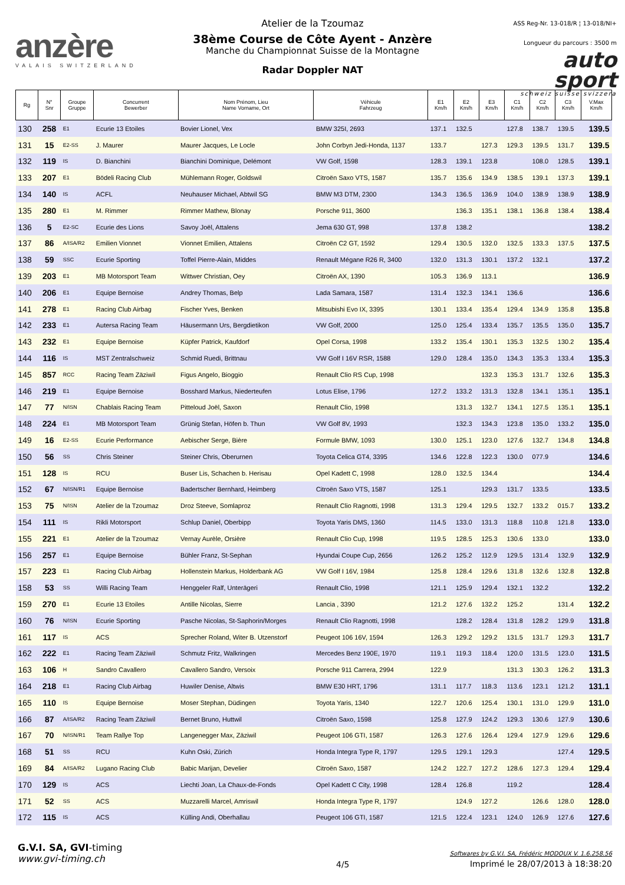anzère
VALAIS SWITZERLAND
Atelier de la Tzoumaz
38ème Course de Côte Ayent - Anzère
Manche du Championnat Suisse de la Montagne
Radar Doppler NAT
ASS Reg-Nr. 13-018/R ¦ 13-018/NI+
Longueur du parcours : 3500 m
auto
sport
schweiz suisse svizzera
| Rg | N° Snr | Groupe Gruppe | Concurrent Bewerber | Nom Prénom, Lieu Name Vorname, Ort | Véhicule Fahrzeug | E1 Km/h | E2 Km/h | E3 Km/h | C1 Km/h | C2 Km/h | C3 Km/h | V.Max Km/h |
| --- | --- | --- | --- | --- | --- | --- | --- | --- | --- | --- | --- | --- |
| 130 | 258 | E1 | Ecurie 13 Etoiles | Bovier Lionel, Vex | BMW 325I, 2693 | 137.1 | 132.5 | | 127.8 | 138.7 | 139.5 | 139.5 |
| 131 | 15 | E2-SS | J. Maurer | Maurer Jacques, Le Locle | John Corbyn Jedi-Honda, 1137 | 133.7 | | 127.3 | 129.3 | 139.5 | 131.7 | 139.5 |
| 132 | 119 | IS | D. Bianchini | Bianchini Dominique, Delémont | VW Golf, 1598 | 128.3 | 139.1 | 123.8 | | 108.0 | 128.5 | 139.1 |
| 133 | 207 | E1 | Bödeli Racing Club | Mühlemann Roger, Goldswil | Citroën Saxo VTS, 1587 | 135.7 | 135.6 | 134.9 | 138.5 | 139.1 | 137.3 | 139.1 |
| 134 | 140 | IS | ACFL | Neuhauser Michael, Abtwil SG | BMW M3 DTM, 2300 | 134.3 | 136.5 | 136.9 | 104.0 | 138.9 | 138.9 | 138.9 |
| 135 | 280 | E1 | M. Rimmer | Rimmer Mathew, Blonay | Porsche 911, 3600 | | 136.3 | 135.1 | 138.1 | 136.8 | 138.4 | 138.4 |
| 136 | 5 | E2-SC | Ecurie des Lions | Savoy Joël, Attalens | Jema 630 GT, 998 | 137.8 | 138.2 | | | | | 138.2 |
| 137 | 86 | A/ISA/R2 | Emilien Vionnet | Vionnet Emilien, Attalens | Citroën C2 GT, 1592 | 129.4 | 130.5 | 132.0 | 132.5 | 133.3 | 137.5 | 137.5 |
| 138 | 59 | SSC | Ecurie Sporting | Toffel Pierre-Alain, Middes | Renault Mégane R26 R, 3400 | 132.0 | 131.3 | 130.1 | 137.2 | 132.1 | | 137.2 |
| 139 | 203 | E1 | MB Motorsport Team | Wittwer Christian, Oey | Citroën AX, 1390 | 105.3 | 136.9 | 113.1 | | | | 136.9 |
| 140 | 206 | E1 | Equipe Bernoise | Andrey Thomas, Belp | Lada Samara, 1587 | 131.4 | 132.3 | 134.1 | 136.6 | | | 136.6 |
| 141 | 278 | E1 | Racing Club Airbag | Fischer Yves, Benken | Mitsubishi Evo IX, 3395 | 130.1 | 133.4 | 135.4 | 129.4 | 134.9 | 135.8 | 135.8 |
| 142 | 233 | E1 | Autersa Racing Team | Häusermann Urs, Bergdietikon | VW Golf, 2000 | 125.0 | 125.4 | 133.4 | 135.7 | 135.5 | 135.0 | 135.7 |
| 143 | 232 | E1 | Equipe Bernoise | Küpfer Patrick, Kaufdorf | Opel Corsa, 1998 | 133.2 | 135.4 | 130.1 | 135.3 | 132.5 | 130.2 | 135.4 |
| 144 | 116 | IS | MST Zentralschweiz | Schmid Ruedi, Brittnau | VW Golf I 16V RSR, 1588 | 129.0 | 128.4 | 135.0 | 134.3 | 135.3 | 133.4 | 135.3 |
| 145 | 857 | RCC | Racing Team Zäziwil | Figus Angelo, Bioggio | Renault Clio RS Cup, 1998 | | | 132.3 | 135.3 | 131.7 | 132.6 | 135.3 |
| 146 | 219 | E1 | Equipe Bernoise | Bosshard Markus, Niederteufen | Lotus Elise, 1796 | 127.2 | 133.2 | 131.3 | 132.8 | 134.1 | 135.1 | 135.1 |
| 147 | 77 | N/ISN | Chablais Racing Team | Pitteloud Joël, Saxon | Renault Clio, 1998 | | 131.3 | 132.7 | 134.1 | 127.5 | 135.1 | 135.1 |
| 148 | 224 | E1 | MB Motorsport Team | Grünig Stefan, Höfen b. Thun | VW Golf 8V, 1993 | | 132.3 | 134.3 | 123.8 | 135.0 | 133.2 | 135.0 |
| 149 | 16 | E2-SS | Ecurie Performance | Aebischer Serge, Bière | Formule BMW, 1093 | 130.0 | 125.1 | 123.0 | 127.6 | 132.7 | 134.8 | 134.8 |
| 150 | 56 | SS | Chris Steiner | Steiner Chris, Oberurnen | Toyota Celica GT4, 3395 | 134.6 | 122.8 | 122.3 | 130.0 | 077.9 | | 134.6 |
| 151 | 128 | IS | RCU | Buser Lis, Schachen b. Herisau | Opel Kadett C, 1998 | 128.0 | 132.5 | 134.4 | | | | 134.4 |
| 152 | 67 | N/ISN/R1 | Equipe Bernoise | Badertscher Bernhard, Heimberg | Citroën Saxo VTS, 1587 | 125.1 | | 129.3 | 131.7 | 133.5 | | 133.5 |
| 153 | 75 | N/ISN | Atelier de la Tzoumaz | Droz Steeve, Somlaproz | Renault Clio Ragnotti, 1998 | 131.3 | 129.4 | 129.5 | 132.7 | 133.2 | 015.7 | 133.2 |
| 154 | 111 | IS | Rikli Motorsport | Schlup Daniel, Oberbipp | Toyota Yaris DMS, 1360 | 114.5 | 133.0 | 131.3 | 118.8 | 110.8 | 121.8 | 133.0 |
| 155 | 221 | E1 | Atelier de la Tzoumaz | Vernay Aurèle, Orsière | Renault Clio Cup, 1998 | 119.5 | 128.5 | 125.3 | 130.6 | 133.0 | | 133.0 |
| 156 | 257 | E1 | Equipe Bernoise | Bühler Franz, St-Sephan | Hyundai Coupe Cup, 2656 | 126.2 | 125.2 | 112.9 | 129.5 | 131.4 | 132.9 | 132.9 |
| 157 | 223 | E1 | Racing Club Airbag | Hollenstein Markus, Holderbank AG | VW Golf I 16V, 1984 | 125.8 | 128.4 | 129.6 | 131.8 | 132.6 | 132.8 | 132.8 |
| 158 | 53 | SS | Willi Racing Team | Henggeler Ralf, Unterägeri | Renault Clio, 1998 | 121.1 | 125.9 | 129.4 | 132.1 | 132.2 | | 132.2 |
| 159 | 270 | E1 | Ecurie 13 Etoiles | Antille Nicolas, Sierre | Lancia , 3390 | 121.2 | 127.6 | 132.2 | 125.2 | | 131.4 | 132.2 |
| 160 | 76 | N/ISN | Ecurie Sporting | Pasche Nicolas, St-Saphorin/Morges | Renault Clio Ragnotti, 1998 | | 128.2 | 128.4 | 131.8 | 128.2 | 129.9 | 131.8 |
| 161 | 117 | IS | ACS | Sprecher Roland, Witer B. Utzenstorf | Peugeot 106 16V, 1594 | 126.3 | 129.2 | 129.2 | 131.5 | 131.7 | 129.3 | 131.7 |
| 162 | 222 | E1 | Racing Team Zäziwil | Schmutz Fritz, Walkringen | Mercedes Benz 190E, 1970 | 119.1 | 119.3 | 118.4 | 120.0 | 131.5 | 123.0 | 131.5 |
| 163 | 106 | H | Sandro Cavallero | Cavallero Sandro, Versoix | Porsche 911 Carrera, 2994 | 122.9 | | | 131.3 | 130.3 | 126.2 | 131.3 |
| 164 | 218 | E1 | Racing Club Airbag | Huwiler Denise, Altwis | BMW E30 HRT, 1796 | 131.1 | 117.7 | 118.3 | 113.6 | 123.1 | 121.2 | 131.1 |
| 165 | 110 | IS | Equipe Bernoise | Moser Stephan, Düdingen | Toyota Yaris, 1340 | 122.7 | 120.6 | 125.4 | 130.1 | 131.0 | 129.9 | 131.0 |
| 166 | 87 | A/ISA/R2 | Racing Team Zäziwil | Bernet Bruno, Huttwil | Citroën Saxo, 1598 | 125.8 | 127.9 | 124.2 | 129.3 | 130.6 | 127.9 | 130.6 |
| 167 | 70 | N/ISN/R1 | Team Rallye Top | Langenegger Max, Zäziwil | Peugeot 106 GTI, 1587 | 126.3 | 127.6 | 126.4 | 129.4 | 127.9 | 129.6 | 129.6 |
| 168 | 51 | SS | RCU | Kuhn Oski, Zürich | Honda Integra Type R, 1797 | 129.5 | 129.1 | 129.3 | | | 127.4 | 129.5 |
| 169 | 84 | A/ISA/R2 | Lugano Racing Club | Babic Marijan, Develier | Citroën Saxo, 1587 | 124.2 | 122.7 | 127.2 | 128.6 | 127.3 | 129.4 | 129.4 |
| 170 | 129 | IS | ACS | Liechti Joan, La Chaux-de-Fonds | Opel Kadett C City, 1998 | 128.4 | 126.8 | | 119.2 | | | 128.4 |
| 171 | 52 | SS | ACS | Muzzarelli Marcel, Amriswil | Honda Integra Type R, 1797 | | 124.9 | 127.2 | | 126.6 | 128.0 | 128.0 |
| 172 | 115 | IS | ACS | Külling Andi, Oberhallau | Peugeot 106 GTI, 1587 | 121.5 | 122.4 | 123.1 | 124.0 | 126.9 | 127.6 | 127.6 |
G.V.I. SA, GVI-timing
www.gvi-timing.ch
4/5
Softwares by G.V.I. SA, Frédéric MODOUX V. 1.6.258.56
Imprimé le 28/07/2013 à 18:38:20